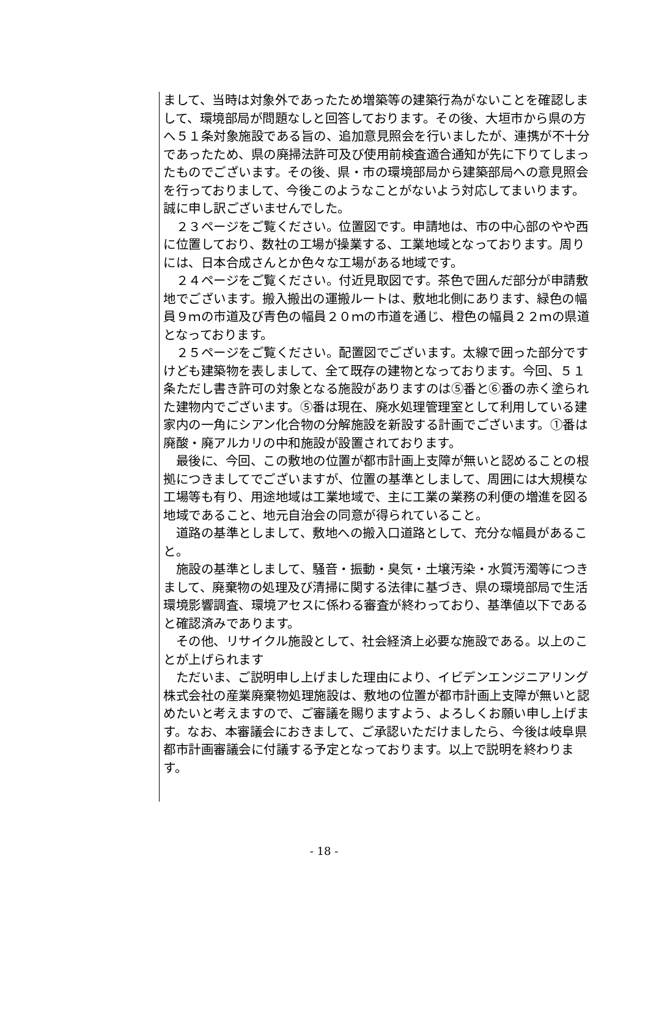まして、当時は対象外であったため増築等の建築行為がないことを確認しまして、環境部局が問題なしと回答しております。その後、大垣市から県の方へ５１条対象施設である旨の、追加意見照会を行いましたが、連携が不十分であったため、県の廃掃法許可及び使用前検査適合通知が先に下りてしまったものでございます。その後、県・市の環境部局から建築部局への意見照会を行っておりまして、今後このようなことがないよう対応してまいります。誠に申し訳ございませんでした。
　２３ページをご覧ください。位置図です。申請地は、市の中心部のやや西に位置しており、数社の工場が操業する、工業地域となっております。周りには、日本合成さんとか色々な工場がある地域です。
　２４ページをご覧ください。付近見取図です。茶色で囲んだ部分が申請敷地でございます。搬入搬出の運搬ルートは、敷地北側にあります、緑色の幅員９ｍの市道及び青色の幅員２０ｍの市道を通じ、橙色の幅員２２ｍの県道となっております。
　２５ページをご覧ください。配置図でございます。太線で囲った部分ですけども建築物を表しまして、全て既存の建物となっております。今回、５１条ただし書き許可の対象となる施設がありますのは⑤番と⑥番の赤く塗られた建物内でございます。⑤番は現在、廃水処理管理室として利用している建家内の一角にシアン化合物の分解施設を新設する計画でございます。①番は廃酸・廃アルカリの中和施設が設置されております。
　最後に、今回、この敷地の位置が都市計画上支障が無いと認めることの根拠につきましてでございますが、位置の基準としまして、周囲には大規模な工場等も有り、用途地域は工業地域で、主に工業の業務の利便の増進を図る地域であること、地元自治会の同意が得られていること。
　道路の基準としまして、敷地への搬入口道路として、充分な幅員があること。
　施設の基準としまして、騒音・振動・臭気・土壌汚染・水質汚濁等につきまして、廃棄物の処理及び清掃に関する法律に基づき、県の環境部局で生活環境影響調査、環境アセスに係わる審査が終わっており、基準値以下であると確認済みであります。
　その他、リサイクル施設として、社会経済上必要な施設である。以上のことが上げられます
　ただいま、ご説明申し上げました理由により、イビデンエンジニアリング株式会社の産業廃棄物処理施設は、敷地の位置が都市計画上支障が無いと認めたいと考えますので、ご審議を賜りますよう、よろしくお願い申し上げます。なお、本審議会におきまして、ご承認いただけましたら、今後は岐阜県都市計画審議会に付議する予定となっております。以上で説明を終わります。
- 18 -